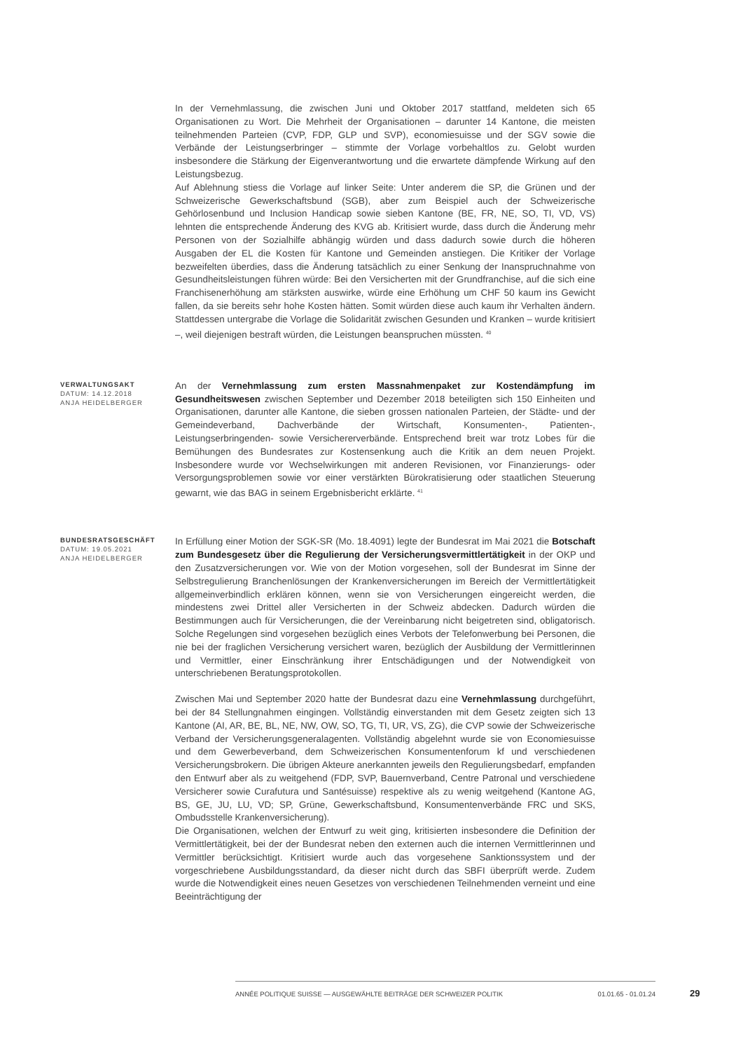In der Vernehmlassung, die zwischen Juni und Oktober 2017 stattfand, meldeten sich 65 Organisationen zu Wort. Die Mehrheit der Organisationen – darunter 14 Kantone, die meisten teilnehmenden Parteien (CVP, FDP, GLP und SVP), economiesuisse und der SGV sowie die Verbände der Leistungserbringer – stimmte der Vorlage vorbehaltlos zu. Gelobt wurden insbesondere die Stärkung der Eigenverantwortung und die erwartete dämpfende Wirkung auf den Leistungsbezug.
Auf Ablehnung stiess die Vorlage auf linker Seite: Unter anderem die SP, die Grünen und der Schweizerische Gewerkschaftsbund (SGB), aber zum Beispiel auch der Schweizerische Gehörlosenbund und Inclusion Handicap sowie sieben Kantone (BE, FR, NE, SO, TI, VD, VS) lehnten die entsprechende Änderung des KVG ab. Kritisiert wurde, dass durch die Änderung mehr Personen von der Sozialhilfe abhängig würden und dass dadurch sowie durch die höheren Ausgaben der EL die Kosten für Kantone und Gemeinden anstiegen. Die Kritiker der Vorlage bezweifelten überdies, dass die Änderung tatsächlich zu einer Senkung der Inanspruchnahme von Gesundheitsleistungen führen würde: Bei den Versicherten mit der Grundfranchise, auf die sich eine Franchisenerhöhung am stärksten auswirke, würde eine Erhöhung um CHF 50 kaum ins Gewicht fallen, da sie bereits sehr hohe Kosten hätten. Somit würden diese auch kaum ihr Verhalten ändern. Stattdessen untergrabe die Vorlage die Solidarität zwischen Gesunden und Kranken – wurde kritisiert –, weil diejenigen bestraft würden, die Leistungen beanspruchen müssten. <sup>40</sup>
VERWALTUNGSAKT
DATUM: 14.12.2018
ANJA HEIDELBERGER
An der Vernehmlassung zum ersten Massnahmenpaket zur Kostendämpfung im Gesundheitswesen zwischen September und Dezember 2018 beteiligten sich 150 Einheiten und Organisationen, darunter alle Kantone, die sieben grossen nationalen Parteien, der Städte- und der Gemeindeverband, Dachverbände der Wirtschaft, Konsumenten-, Patienten-, Leistungserbringenden- sowie Versichererverbände. Entsprechend breit war trotz Lobes für die Bemühungen des Bundesrates zur Kostensenkung auch die Kritik an dem neuen Projekt. Insbesondere wurde vor Wechselwirkungen mit anderen Revisionen, vor Finanzierungs- oder Versorgungsproblemen sowie vor einer verstärkten Bürokratisierung oder staatlichen Steuerung gewarnt, wie das BAG in seinem Ergebnisbericht erklärte. <sup>41</sup>
BUNDESRATSGESCHÄFT
DATUM: 19.05.2021
ANJA HEIDELBERGER
In Erfüllung einer Motion der SGK-SR (Mo. 18.4091) legte der Bundesrat im Mai 2021 die Botschaft zum Bundesgesetz über die Regulierung der Versicherungsvermittlertätigkeit in der OKP und den Zusatzversicherungen vor. Wie von der Motion vorgesehen, soll der Bundesrat im Sinne der Selbstregulierung Branchenlösungen der Krankenversicherungen im Bereich der Vermittlertätigkeit allgemeinverbindlich erklären können, wenn sie von Versicherungen eingereicht werden, die mindestens zwei Drittel aller Versicherten in der Schweiz abdecken. Dadurch würden die Bestimmungen auch für Versicherungen, die der Vereinbarung nicht beigetreten sind, obligatorisch. Solche Regelungen sind vorgesehen bezüglich eines Verbots der Telefonwerbung bei Personen, die nie bei der fraglichen Versicherung versichert waren, bezüglich der Ausbildung der Vermittlerinnen und Vermittler, einer Einschränkung ihrer Entschädigungen und der Notwendigkeit von unterschriebenen Beratungsprotokollen.
Zwischen Mai und September 2020 hatte der Bundesrat dazu eine Vernehmlassung durchgeführt, bei der 84 Stellungnahmen eingingen. Vollständig einverstanden mit dem Gesetz zeigten sich 13 Kantone (AI, AR, BE, BL, NE, NW, OW, SO, TG, TI, UR, VS, ZG), die CVP sowie der Schweizerische Verband der Versicherungsgeneralagenten. Vollständig abgelehnt wurde sie von Economiesuisse und dem Gewerbeverband, dem Schweizerischen Konsumentenforum kf und verschiedenen Versicherungsbrokern. Die übrigen Akteure anerkannten jeweils den Regulierungsbedarf, empfanden den Entwurf aber als zu weitgehend (FDP, SVP, Bauernverband, Centre Patronal und verschiedene Versicherer sowie Curafutura und Santésuisse) respektive als zu wenig weitgehend (Kantone AG, BS, GE, JU, LU, VD; SP, Grüne, Gewerkschaftsbund, Konsumentenverbände FRC und SKS, Ombudsstelle Krankenversicherung).
Die Organisationen, welchen der Entwurf zu weit ging, kritisierten insbesondere die Definition der Vermittlertätigkeit, bei der der Bundesrat neben den externen auch die internen Vermittlerinnen und Vermittler berücksichtigt. Kritisiert wurde auch das vorgesehene Sanktionssystem und der vorgeschriebene Ausbildungsstandard, da dieser nicht durch das SBFI überprüft werde. Zudem wurde die Notwendigkeit eines neuen Gesetzes von verschiedenen Teilnehmenden verneint und eine Beeinträchtigung der
ANNÉE POLITIQUE SUISSE — AUSGEWÄHLTE BEITRÄGE DER SCHWEIZER POLITIK 01.01.65 - 01.01.24
29